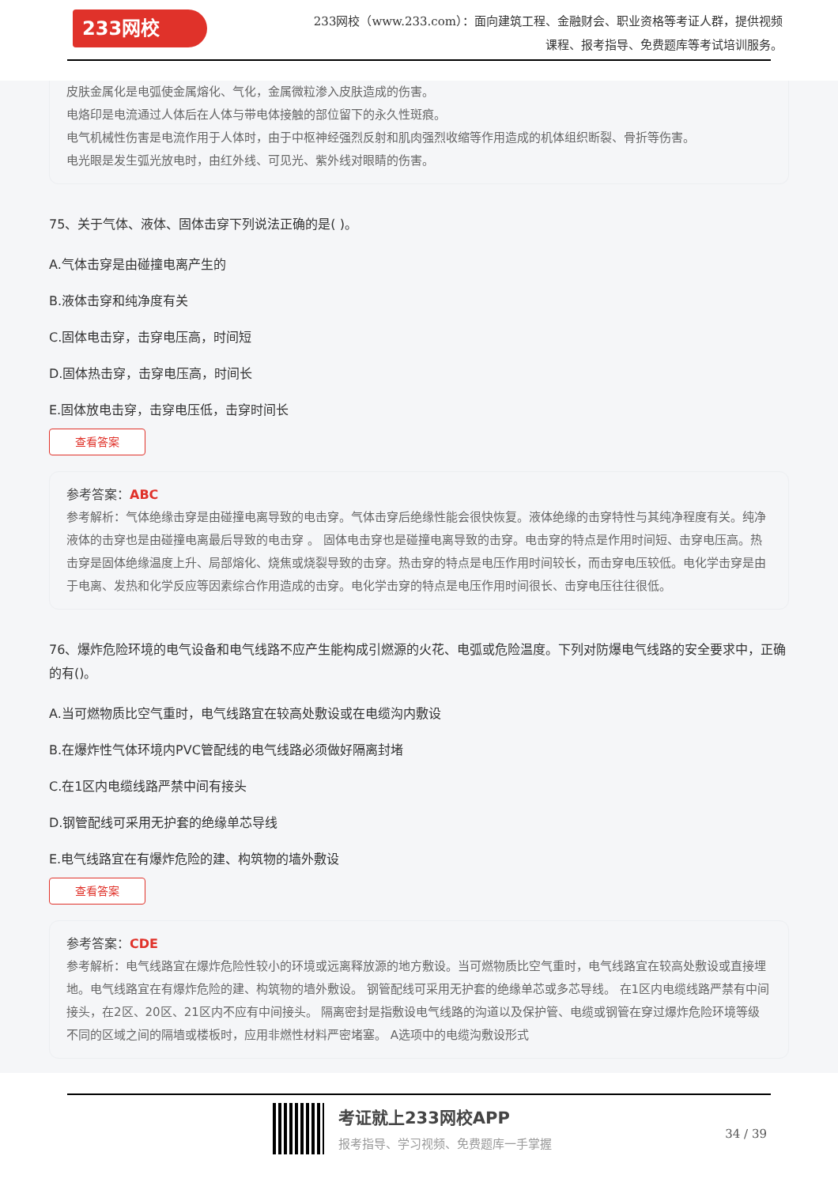233网校
233网校（www.233.com）：面向建筑工程、金融财会、职业资格等考证人群，提供视频课程、报考指导、免费题库等考试培训服务。
皮肤金属化是电弧使金属熔化、气化，金属微粒渗入皮肤造成的伤害。
电烙印是电流通过人体后在人体与带电体接触的部位留下的永久性斑痕。
电气机械性伤害是电流作用于人体时，由于中枢神经强烈反射和肌肉强烈收缩等作用造成的机体组织断裂、骨折等伤害。
电光眼是发生弧光放电时，由红外线、可见光、紫外线对眼睛的伤害。
75、关于气体、液体、固体击穿下列说法正确的是( )。
A.气体击穿是由碰撞电离产生的
B.液体击穿和纯净度有关
C.固体电击穿，击穿电压高，时间短
D.固体热击穿，击穿电压高，时间长
E.固体放电击穿，击穿电压低，击穿时间长
查看答案
参考答案：ABC
参考解析：气体绝缘击穿是由碰撞电离导致的电击穿。气体击穿后绝缘性能会很快恢复。液体绝缘的击穿特性与其纯净程度有关。纯净液体的击穿也是由碰撞电离最后导致的电击穿 。 固体电击穿也是碰撞电离导致的击穿。电击穿的特点是作用时间短、击穿电压高。热击穿是固体绝缘温度上升、局部熔化、烧焦或烧裂导致的击穿。热击穿的特点是电压作用时间较长，而击穿电压较低。电化学击穿是由于电离、发热和化学反应等因素综合作用造成的击穿。电化学击穿的特点是电压作用时间很长、击穿电压往往很低。
76、爆炸危险环境的电气设备和电气线路不应产生能构成引燃源的火花、电弧或危险温度。下列对防爆电气线路的安全要求中，正确的有()。
A.当可燃物质比空气重时，电气线路宜在较高处敷设或在电缆沟内敷设
B.在爆炸性气体环境内PVC管配线的电气线路必须做好隔离封堵
C.在1区内电缆线路严禁中间有接头
D.钢管配线可采用无护套的绝缘单芯导线
E.电气线路宜在有爆炸危险的建、构筑物的墙外敷设
查看答案
参考答案：CDE
参考解析：电气线路宜在爆炸危险性较小的环境或远离释放源的地方敷设。当可燃物质比空气重时，电气线路宜在较高处敷设或直接埋地。电气线路宜在有爆炸危险的建、构筑物的墙外敷设。 钢管配线可采用无护套的绝缘单芯或多芯导线。 在1区内电缆线路严禁有中间接头，在2区、20区、21区内不应有中间接头。 隔离密封是指敷设电气线路的沟道以及保护管、电缆或钢管在穿过爆炸危险环境等级不同的区域之间的隔墙或楼板时，应用非燃性材料严密堵塞。 A选项中的电缆沟敷设形式
考证就上233网校APP
报考指导、学习视频、免费题库一手掌握
34 / 39